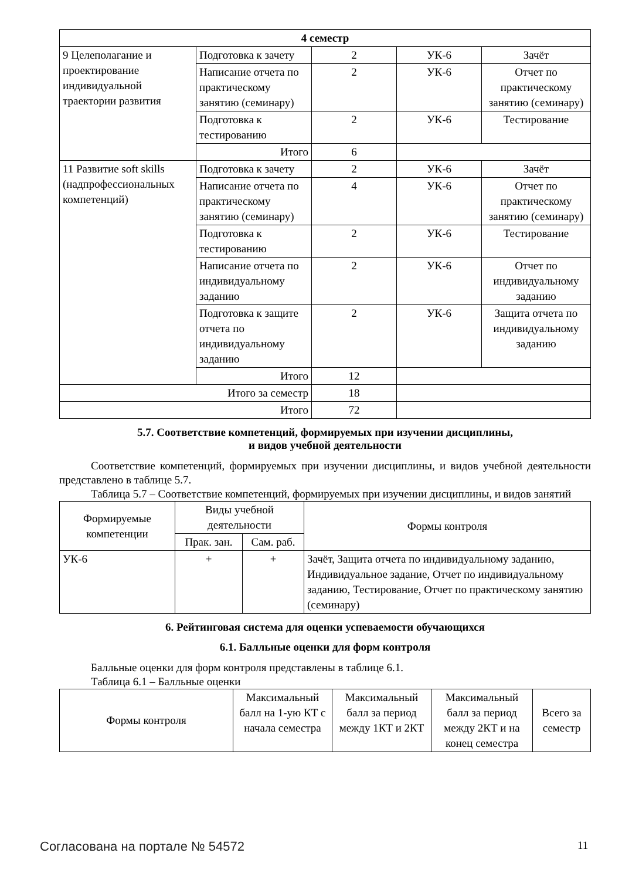| 4 семестр | | | | |
| --- | --- | --- | --- | --- |
| 9 Целеполагание и проектирование индивидуальной траектории развития | Подготовка к зачету | 2 | УК-6 | Зачёт |
| | Написание отчета по практическому занятию (семинару) | 2 | УК-6 | Отчет по практическому занятию (семинару) |
| | Подготовка к тестированию | 2 | УК-6 | Тестирование |
| | Итого | 6 | | |
| 11 Развитие soft skills (надпрофессиональных компетенций) | Подготовка к зачету | 2 | УК-6 | Зачёт |
| | Написание отчета по практическому занятию (семинару) | 4 | УК-6 | Отчет по практическому занятию (семинару) |
| | Подготовка к тестированию | 2 | УК-6 | Тестирование |
| | Написание отчета по индивидуальному заданию | 2 | УК-6 | Отчет по индивидуальному заданию |
| | Подготовка к защите отчета по индивидуальному заданию | 2 | УК-6 | Защита отчета по индивидуальному заданию |
| | Итого | 12 | | |
| Итого за семестр | | 18 | | |
| Итого | | 72 | | |
5.7. Соответствие компетенций, формируемых при изучении дисциплины,
и видов учебной деятельности
Соответствие компетенций, формируемых при изучении дисциплины, и видов учебной деятельности представлено в таблице 5.7.
Таблица 5.7 – Соответствие компетенций, формируемых при изучении дисциплины, и видов занятий
| Формируемые компетенции | Виды учебной деятельности | | Формы контроля |
| --- | --- | --- | --- |
| | Прак. зан. | Сам. раб. | |
| УК-6 | + | + | Зачёт, Защита отчета по индивидуальному заданию, Индивидуальное задание, Отчет по индивидуальному заданию, Тестирование, Отчет по практическому занятию (семинару) |
6. Рейтинговая система для оценки успеваемости обучающихся
6.1. Балльные оценки для форм контроля
Балльные оценки для форм контроля представлены в таблице 6.1.
Таблица 6.1 – Балльные оценки
| Формы контроля | Максимальный балл на 1-ую КТ с начала семестра | Максимальный балл за период между 1КТ и 2КТ | Максимальный балл за период между 2КТ и на конец семестра | Всего за семестр |
| --- | --- | --- | --- | --- |
Согласована на портале № 54572 11